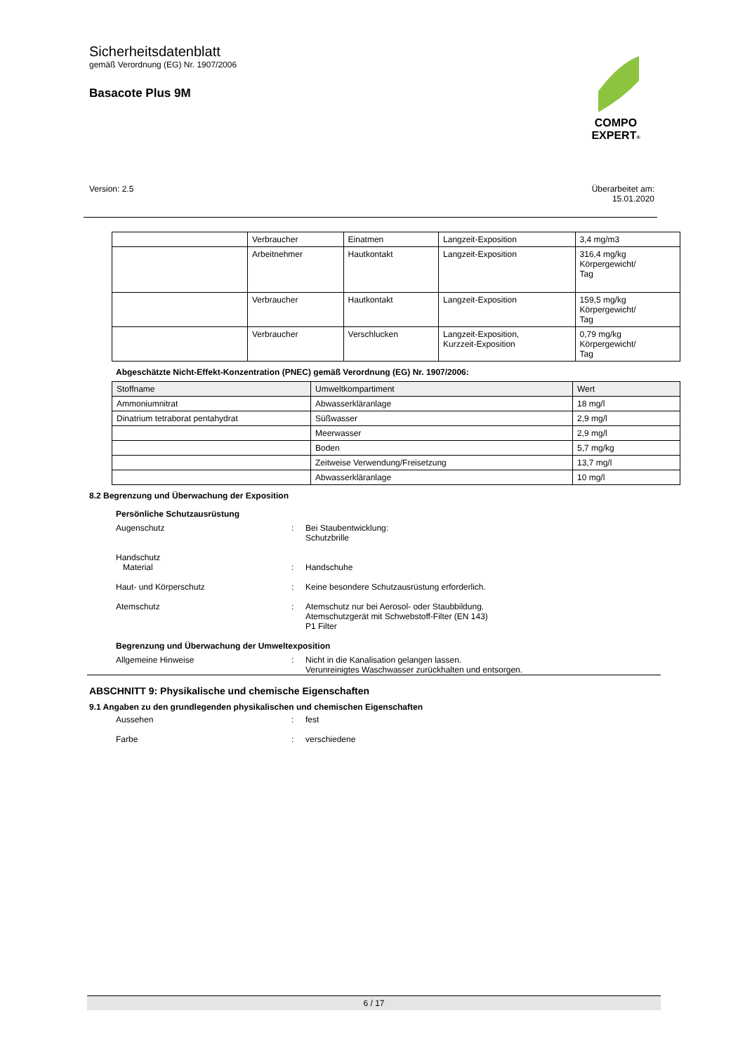Sicherheitsdatenblatt
gemäß Verordnung (EG) Nr. 1907/2006
Basacote Plus 9M
COMPO
EXPERT®
Version: 2.5 Überarbeitet am:
15.01.2020
| | Verbraucher | Einatmen | Langzeit-Exposition | 3,4 mg/m3 |
| | Arbeitnehmer | Hautkontakt | Langzeit-Exposition | 316,4 mg/kg Körpergewicht/ Tag |
| | Verbraucher | Hautkontakt | Langzeit-Exposition | 159,5 mg/kg Körpergewicht/ Tag |
| | Verbraucher | Verschlucken | Langzeit-Exposition, Kurzzeit-Exposition | 0,79 mg/kg Körpergewicht/ Tag |
Abgeschätzte Nicht-Effekt-Konzentration (PNEC) gemäß Verordnung (EG) Nr. 1907/2006:
| Stoffname | Umweltkompartiment | Wert |
| --- | --- | --- |
| Ammoniumnitrat | Abwasserkläranlage | 18 mg/l |
| Dinatrium tetraborat pentahydrat | Süßwasser | 2,9 mg/l |
| | Meerwasser | 2,9 mg/l |
| | Boden | 5,7 mg/kg |
| | Zeitweise Verwendung/Freisetzung | 13,7 mg/l |
| | Abwasserkläranlage | 10 mg/l |
8.2 Begrenzung und Überwachung der Exposition
Persönliche Schutzausrüstung
Augenschutz : Bei Staubentwicklung:
Schutzbrille
Handschutz
Material
:
Handschuhe
Haut- und Körperschutz : Keine besondere Schutzausrüstung erforderlich.
Atemschutz : Atemschutz nur bei Aerosol- oder Staubbildung.
Atemschutzgerät mit Schwebstoff-Filter (EN 143)
P1 Filter
Begrenzung und Überwachung der Umweltexposition
Allgemeine Hinweise : Nicht in die Kanalisation gelangen lassen.
Verunreinigtes Waschwasser zurückhalten und entsorgen.
ABSCHNITT 9: Physikalische und chemische Eigenschaften
9.1 Angaben zu den grundlegenden physikalischen und chemischen Eigenschaften
Aussehen : fest
Farbe : verschiedene
6 / 17